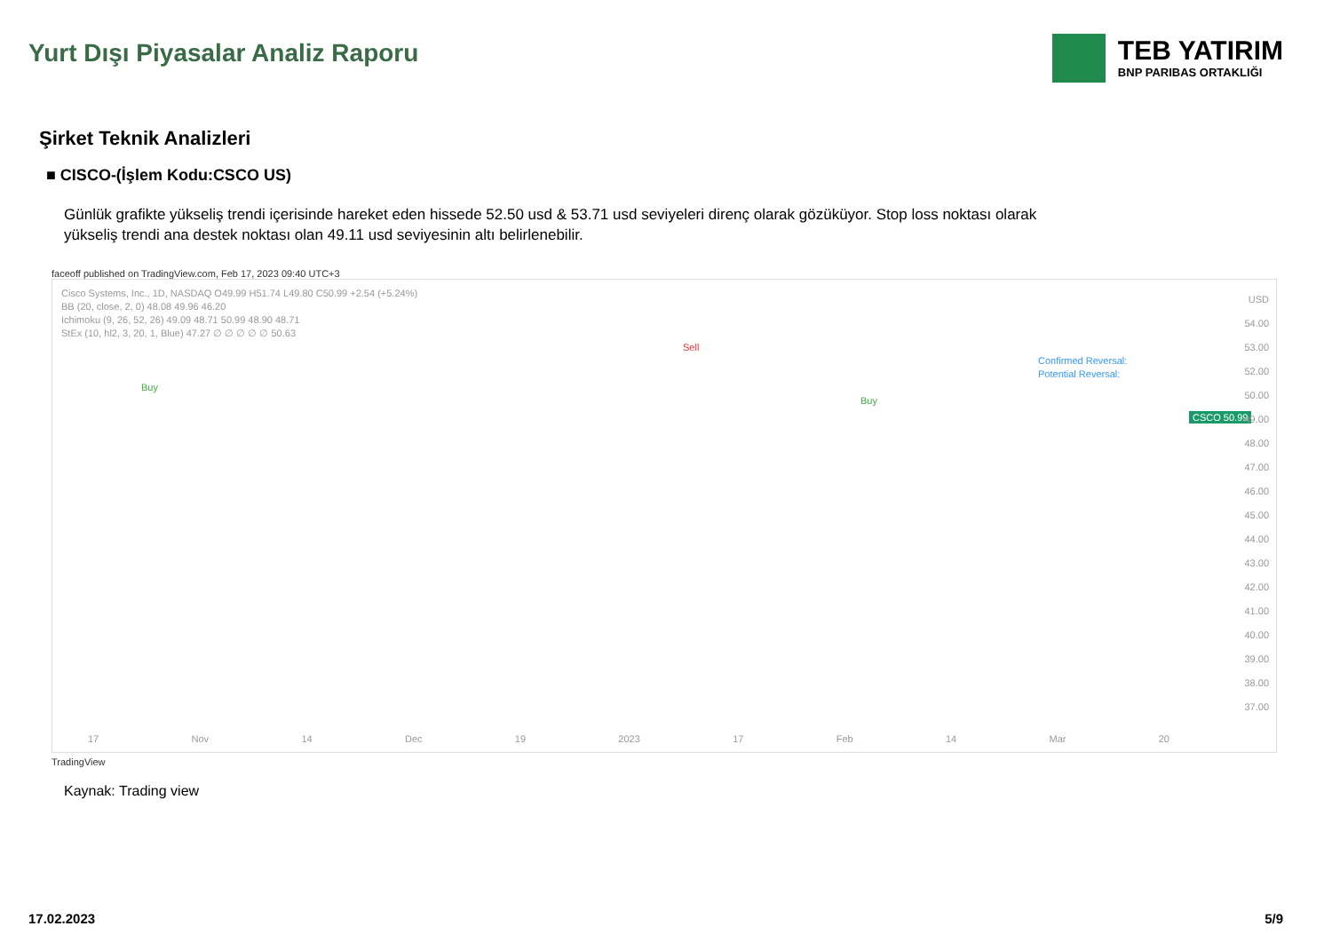Yurt Dışı Piyasalar Analiz Raporu
TEB YATIRIM
BNP PARIBAS ORTAKLIĞI
Şirket Teknik Analizleri
■ CISCO-(İşlem Kodu:CSCO US)
Günlük grafikte yükseliş trendi içerisinde hareket eden hissede 52.50 usd & 53.71 usd seviyeleri direnç olarak gözüküyor. Stop loss noktası olarak yükseliş trendi ana destek noktası olan 49.11 usd seviyesinin altı belirlenebilir.
faceoff published on TradingView.com, Feb 17, 2023 09:40 UTC+3
Cisco Systems, Inc., 1D, NASDAQ O49.99 H51.74 L49.80 C50.99 +2.54 (+5.24%)
BB (20, close, 2, 0) 48.08 49.96 46.20
Ichimoku (9, 26, 52, 26) 49.09 48.71 50.99 48.90 48.71
StEx (10, hl2, 3, 20, 1, Blue) 47.27 ∅ ∅ ∅ ∅ ∅ 50.63
Sell
Confirmed Reversal:
Potential Reversal:
Buy
Buy
CSCO 50.99
USD
54.00
53.00
52.00
50.00
49.00
48.00
47.00
46.00
45.00
44.00
43.00
42.00
41.00
40.00
39.00
38.00
37.00
17 Nov 14 Dec 19 2023 17 Feb 14 Mar 20
TradingView
Kaynak: Trading view
17.02.2023 5/9